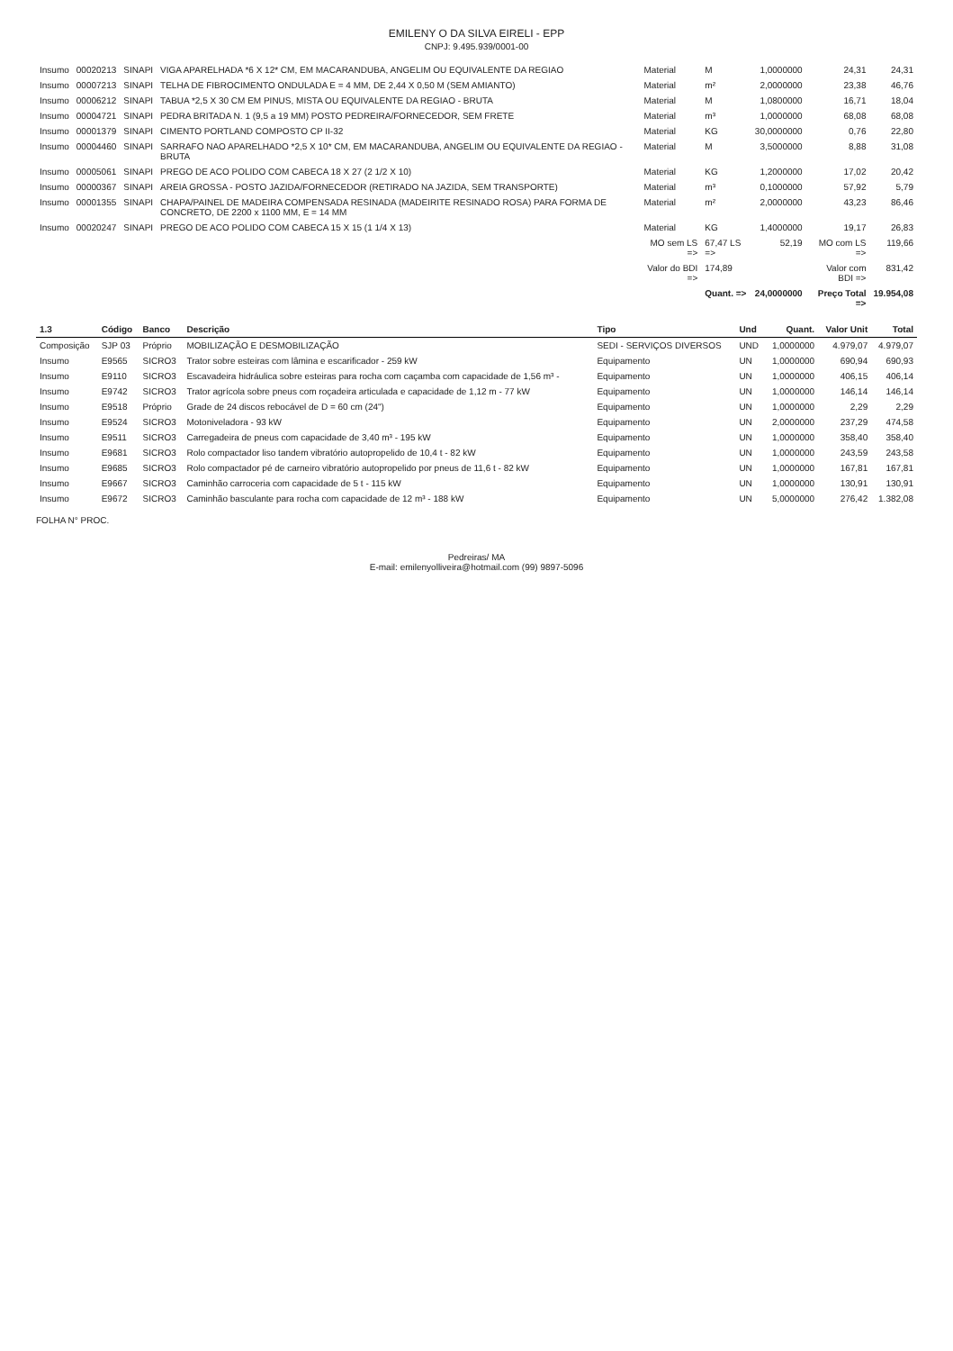EMILENY O DA SILVA EIRELI - EPP
CNPJ: 9.495.939/0001-00
| Insumo | 00020213 | SINAPI | VIGA APARELHADA *6 X 12* CM, EM MACARANDUBA, ANGELIM OU EQUIVALENTE DA REGIAO | Material | M | 1,0000000 | 24,31 | 24,31 |
| Insumo | 00007213 | SINAPI | TELHA DE FIBROCIMENTO ONDULADA E = 4 MM, DE 2,44 X 0,50 M (SEM AMIANTO) | Material | m² | 2,0000000 | 23,38 | 46,76 |
| Insumo | 00006212 | SINAPI | TABUA *2,5 X 30 CM EM PINUS, MISTA OU EQUIVALENTE DA REGIAO - BRUTA | Material | M | 1,0800000 | 16,71 | 18,04 |
| Insumo | 00004721 | SINAPI | PEDRA BRITADA N. 1 (9,5 a 19 MM) POSTO PEDREIRA/FORNECEDOR, SEM FRETE | Material | m³ | 1,0000000 | 68,08 | 68,08 |
| Insumo | 00001379 | SINAPI | CIMENTO PORTLAND COMPOSTO CP II-32 | Material | KG | 30,0000000 | 0,76 | 22,80 |
| Insumo | 00004460 | SINAPI | SARRAFO NAO APARELHADO *2,5 X 10* CM, EM MACARANDUBA, ANGELIM OU EQUIVALENTE DA REGIAO - BRUTA | Material | M | 3,5000000 | 8,88 | 31,08 |
| Insumo | 00005061 | SINAPI | PREGO DE ACO POLIDO COM CABECA 18 X 27 (2 1/2 X 10) | Material | KG | 1,2000000 | 17,02 | 20,42 |
| Insumo | 00000367 | SINAPI | AREIA GROSSA - POSTO JAZIDA/FORNECEDOR (RETIRADO NA JAZIDA, SEM TRANSPORTE) | Material | m³ | 0,1000000 | 57,92 | 5,79 |
| Insumo | 00001355 | SINAPI | CHAPA/PAINEL DE MADEIRA COMPENSADA RESINADA (MADEIRITE RESINADO ROSA) PARA FORMA DE CONCRETO, DE 2200 x 1100 MM, E = 14 MM | Material | m² | 2,0000000 | 43,23 | 86,46 |
| Insumo | 00020247 | SINAPI | PREGO DE ACO POLIDO COM CABECA 15 X 15 (1 1/4 X 13) | Material | KG | 1,4000000 | 19,17 | 26,83 |
| | | | | MO sem LS => | 67,47 LS => | 52,19 | MO com LS => | 119,66 |
| | | | | Valor do BDI => | 174,89 | | Valor com BDI => | 831,42 |
| | | | | | Quant. => | 24,0000000 | Preço Total => | 19.954,08 |
| 1.3 | Código | Banco | Descrição | Tipo | Und | Quant. | Valor Unit | Total |
| --- | --- | --- | --- | --- | --- | --- | --- | --- |
| Composição | SJP 03 | Próprio | MOBILIZAÇÃO E DESMOBILIZAÇÃO | SEDI - SERVIÇOS DIVERSOS | UND | 1,0000000 | 4.979,07 | 4.979,07 |
| Insumo | E9565 | SICRO3 | Trator sobre esteiras com lâmina e escarificador - 259 kW | Equipamento | UN | 1,0000000 | 690,94 | 690,93 |
| Insumo | E9110 | SICRO3 | Escavadeira hidráulica sobre esteiras para rocha com caçamba com capacidade de 1,56 m³ - | Equipamento | UN | 1,0000000 | 406,15 | 406,14 |
| Insumo | E9742 | SICRO3 | Trator agrícola sobre pneus com roçadeira articulada e capacidade de 1,12 m - 77 kW | Equipamento | UN | 1,0000000 | 146,14 | 146,14 |
| Insumo | E9518 | Próprio | Grade de 24 discos rebocável de D = 60 cm (24") | Equipamento | UN | 1,0000000 | 2,29 | 2,29 |
| Insumo | E9524 | SICRO3 | Motoniveladora - 93 kW | Equipamento | UN | 2,0000000 | 237,29 | 474,58 |
| Insumo | E9511 | SICRO3 | Carregadeira de pneus com capacidade de 3,40 m³ - 195 kW | Equipamento | UN | 1,0000000 | 358,40 | 358,40 |
| Insumo | E9681 | SICRO3 | Rolo compactador liso tandem vibratório autopropelido de 10,4 t - 82 kW | Equipamento | UN | 1,0000000 | 243,59 | 243,58 |
| Insumo | E9685 | SICRO3 | Rolo compactador pé de carneiro vibratório autopropelido por pneus de 11,6 t - 82 kW | Equipamento | UN | 1,0000000 | 167,81 | 167,81 |
| Insumo | E9667 | SICRO3 | Caminhão carroceria com capacidade de 5 t - 115 kW | Equipamento | UN | 1,0000000 | 130,91 | 130,91 |
| Insumo | E9672 | SICRO3 | Caminhão basculante para rocha com capacidade de 12 m³ - 188 kW | Equipamento | UN | 5,0000000 | 276,42 | 1.382,08 |
FOLHA N° PROC.
Pedreiras/ MA
E-mail: emilenyolliveira@hotmail.com (99) 9897-5096